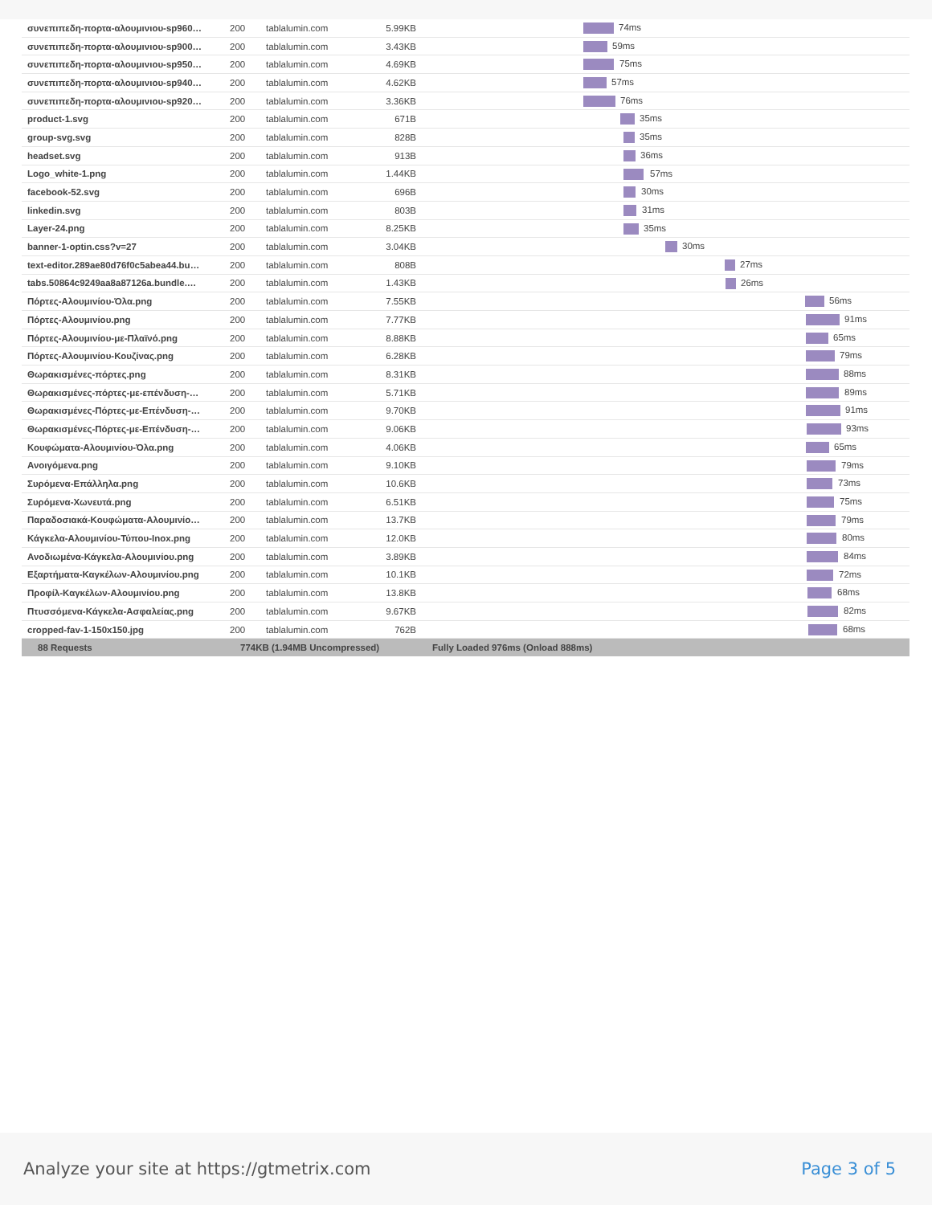| συνεπιπεδη-πορτα-αλουμινιου-sp960… | 200 | tablalumin.com | 5.99KB | 74ms |
| συνεπιπεδη-πορτα-αλουμινιου-sp900… | 200 | tablalumin.com | 3.43KB | 59ms |
| συνεπιπεδη-πορτα-αλουμινιου-sp950… | 200 | tablalumin.com | 4.69KB | 75ms |
| συνεπιπεδη-πορτα-αλουμινιου-sp940… | 200 | tablalumin.com | 4.62KB | 57ms |
| συνεπιπεδη-πορτα-αλουμινιου-sp920… | 200 | tablalumin.com | 3.36KB | 76ms |
| product-1.svg | 200 | tablalumin.com | 671B | 35ms |
| group-svg.svg | 200 | tablalumin.com | 828B | 35ms |
| headset.svg | 200 | tablalumin.com | 913B | 36ms |
| Logo_white-1.png | 200 | tablalumin.com | 1.44KB | 57ms |
| facebook-52.svg | 200 | tablalumin.com | 696B | 30ms |
| linkedin.svg | 200 | tablalumin.com | 803B | 31ms |
| Layer-24.png | 200 | tablalumin.com | 8.25KB | 35ms |
| banner-1-optin.css?v=27 | 200 | tablalumin.com | 3.04KB | 30ms |
| text-editor.289ae80d76f0c5abea44.bu… | 200 | tablalumin.com | 808B | 27ms |
| tabs.50864c9249aa8a87126a.bundle.… | 200 | tablalumin.com | 1.43KB | 26ms |
| Πόρτες-Αλουμινίου-Όλα.png | 200 | tablalumin.com | 7.55KB | 56ms |
| Πόρτες-Αλουμινίου.png | 200 | tablalumin.com | 7.77KB | 91ms |
| Πόρτες-Αλουμινίου-με-Πλαϊνό.png | 200 | tablalumin.com | 8.88KB | 65ms |
| Πόρτες-Αλουμινίου-Κουζίνας.png | 200 | tablalumin.com | 6.28KB | 79ms |
| Θωρακισμένες-πόρτες.png | 200 | tablalumin.com | 8.31KB | 88ms |
| Θωρακισμένες-πόρτες-με-επένδυση-… | 200 | tablalumin.com | 5.71KB | 89ms |
| Θωρακισμένες-Πόρτες-με-Επένδυση-… | 200 | tablalumin.com | 9.70KB | 91ms |
| Θωρακισμένες-Πόρτες-με-Επένδυση-… | 200 | tablalumin.com | 9.06KB | 93ms |
| Κουφώματα-Αλουμινίου-Όλα.png | 200 | tablalumin.com | 4.06KB | 65ms |
| Ανοιγόμενα.png | 200 | tablalumin.com | 9.10KB | 79ms |
| Συρόμενα-Επάλληλα.png | 200 | tablalumin.com | 10.6KB | 73ms |
| Συρόμενα-Χωνευτά.png | 200 | tablalumin.com | 6.51KB | 75ms |
| Παραδοσιακά-Κουφώματα-Αλουμινίο… | 200 | tablalumin.com | 13.7KB | 79ms |
| Κάγκελα-Αλουμινίου-Τύπου-Inox.png | 200 | tablalumin.com | 12.0KB | 80ms |
| Ανοδιωμένα-Κάγκελα-Αλουμινίου.png | 200 | tablalumin.com | 3.89KB | 84ms |
| Εξαρτήματα-Καγκέλων-Αλουμινίου.png | 200 | tablalumin.com | 10.1KB | 72ms |
| Προφίλ-Καγκέλων-Αλουμινίου.png | 200 | tablalumin.com | 13.8KB | 68ms |
| Πτυσσόμενα-Κάγκελα-Ασφαλείας.png | 200 | tablalumin.com | 9.67KB | 82ms |
| cropped-fav-1-150x150.jpg | 200 | tablalumin.com | 762B | 68ms |
| 88 Requests | 774KB (1.94MB Uncompressed) | | | Fully Loaded 976ms (Onload 888ms) |
Analyze your site at https://gtmetrix.com Page 3 of 5